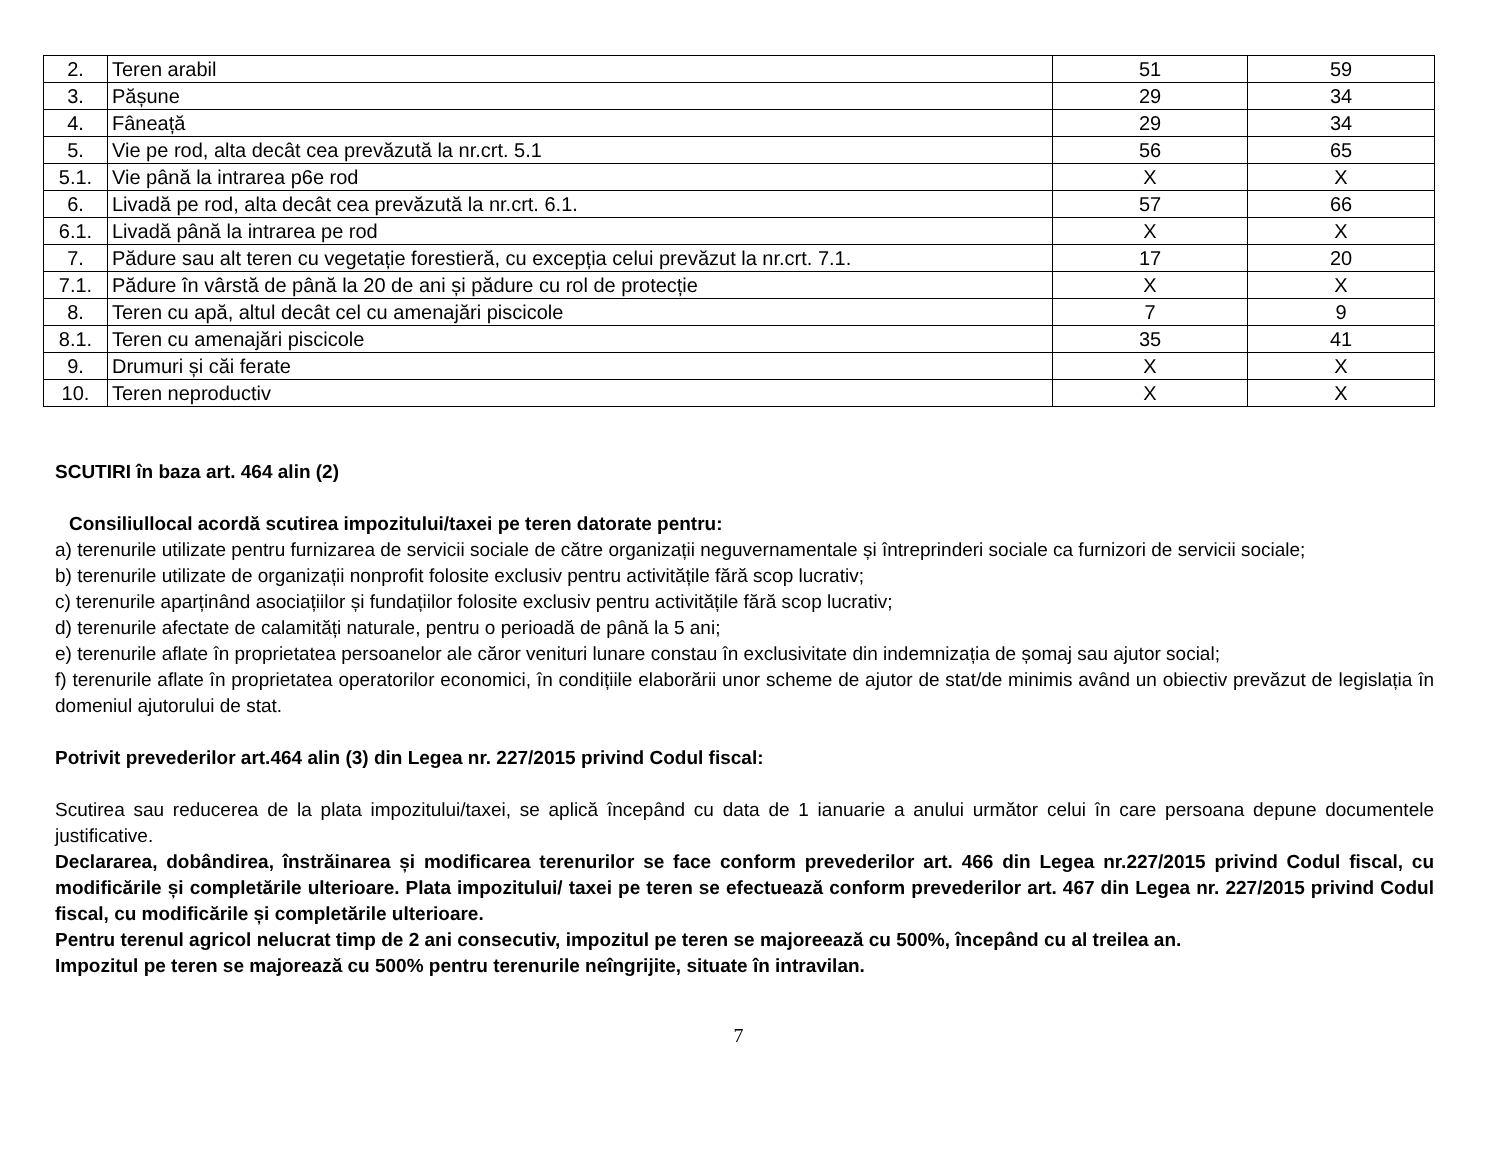| 2. | Teren arabil | 51 | 59 |
| 3. | Pășune | 29 | 34 |
| 4. | Fâneață | 29 | 34 |
| 5. | Vie pe rod, alta decât cea prevăzută la nr.crt. 5.1 | 56 | 65 |
| 5.1. | Vie până la intrarea p6e rod | X | X |
| 6. | Livadă pe rod, alta decât cea prevăzută la nr.crt. 6.1. | 57 | 66 |
| 6.1. | Livadă până la intrarea pe rod | X | X |
| 7. | Pădure sau alt teren cu vegetație forestieră, cu excepția celui prevăzut la nr.crt. 7.1. | 17 | 20 |
| 7.1. | Pădure în vârstă de până la 20 de ani și pădure cu rol de protecție | X | X |
| 8. | Teren cu apă, altul decât cel cu amenajări piscicole | 7 | 9 |
| 8.1. | Teren cu amenajări piscicole | 35 | 41 |
| 9. | Drumuri și căi ferate | X | X |
| 10. | Teren neproductiv | X | X |
SCUTIRI în baza art. 464 alin (2)
Consiliullocal acordă scutirea impozitului/taxei pe teren datorate pentru:
a) terenurile utilizate pentru furnizarea de servicii sociale de către organizații neguvernamentale și întreprinderi sociale ca furnizori de servicii sociale;
b) terenurile utilizate de organizații nonprofit folosite exclusiv pentru activitățile fără scop lucrativ;
c) terenurile aparținând asociațiilor și fundațiilor folosite exclusiv pentru activitățile fără scop lucrativ;
d) terenurile afectate de calamități naturale, pentru o perioadă de până la 5 ani;
e) terenurile aflate în proprietatea persoanelor ale căror venituri lunare constau în exclusivitate din indemnizația de șomaj sau ajutor social;
f) terenurile aflate în proprietatea operatorilor economici, în condițiile elaborării unor scheme de ajutor de stat/de minimis având un obiectiv prevăzut de legislația în domeniul ajutorului de stat.
Potrivit prevederilor art.464 alin (3) din Legea nr. 227/2015 privind Codul fiscal:
Scutirea sau reducerea de la plata impozitului/taxei, se aplică începând cu data de 1 ianuarie a anului următor celui în care persoana depune documentele justificative.
Declararea, dobândirea, înstrăinarea și modificarea terenurilor se face conform prevederilor art. 466 din Legea nr.227/2015 privind Codul fiscal, cu modificările și completările ulterioare. Plata impozitului/ taxei pe teren se efectuează conform prevederilor art. 467 din Legea nr. 227/2015 privind Codul fiscal, cu modificările și completările ulterioare.
Pentru terenul agricol nelucrat timp de 2 ani consecutiv, impozitul pe teren se majoreează cu 500%, începând cu al treilea an.
Impozitul pe teren se majorează cu 500% pentru terenurile neîngrijite, situate în intravilan.
7